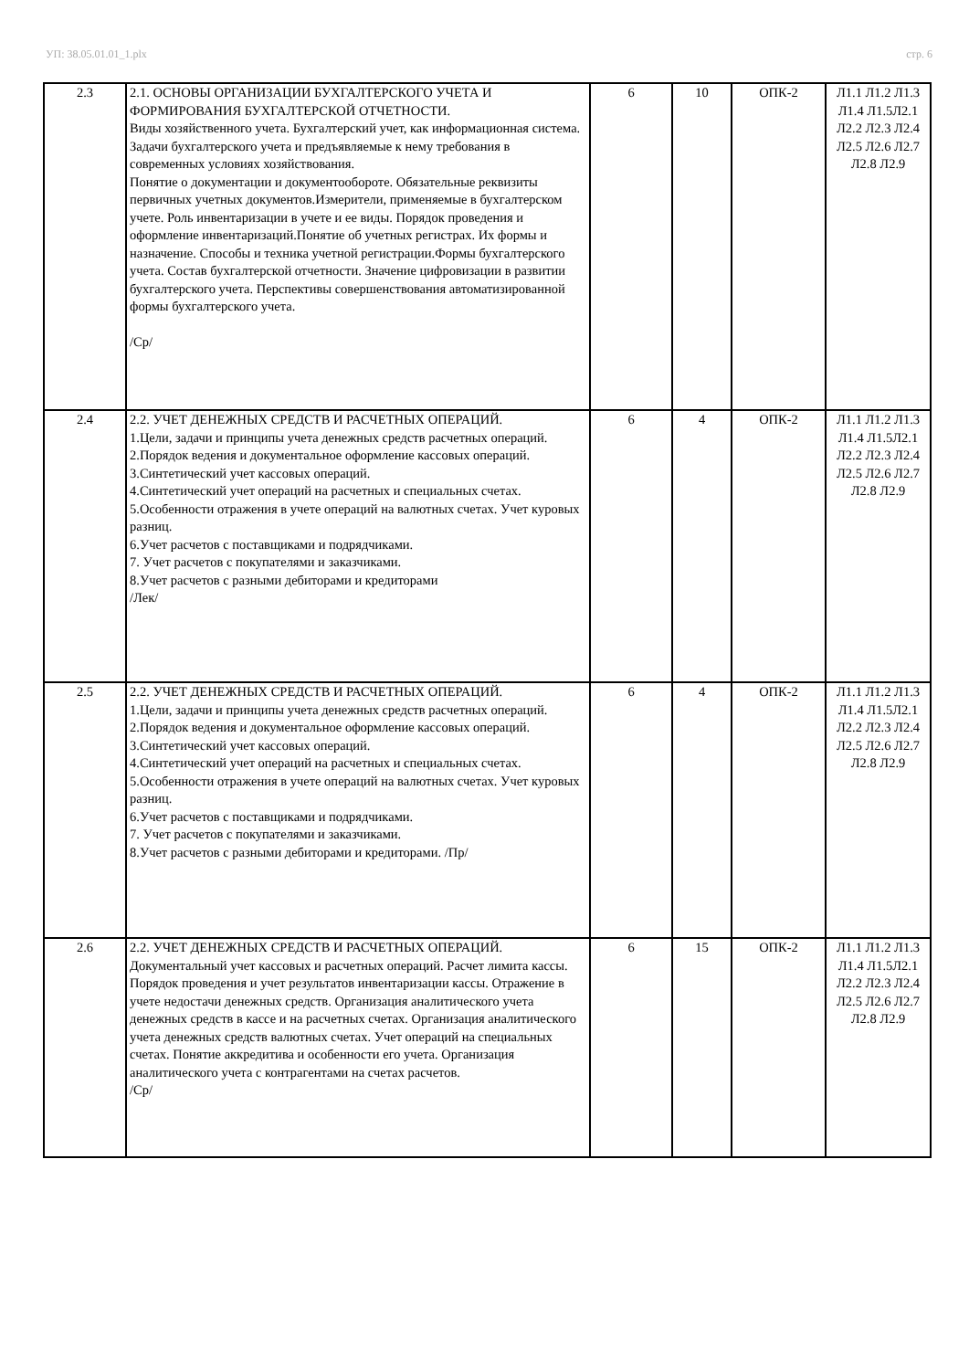УП: 38.05.01.01_1.plx стр. 6
| 2.3 | 2.1. ОСНОВЫ ОРГАНИЗАЦИИ БУХГАЛТЕРСКОГО УЧЕТА И ФОРМИРОВАНИЯ БУХГАЛТЕРСКОЙ ОТЧЕТНОСТИ. Виды хозяйственного учета. Бухгалтерский учет, как информационная система. Задачи бухгалтерского учета и предъявляемые к нему требования в современных условиях хозяйствования. Понятие о документации и документообороте. Обязательные реквизиты первичных учетных документов.Измерители, применяемые в бухгалтерском учете. Роль инвентаризации в учете и ее виды. Порядок проведения и оформление инвентаризаций.Понятие об учетных регистрах. Их формы и назначение. Способы и техника учетной регистрации.Формы бухгалтерского учета. Состав бухгалтерской отчетности. Значение цифровизации в развитии бухгалтерского учета. Перспективы совершенствования автоматизированной формы бухгалтерского учета. /Ср/ | 6 | 10 | ОПК-2 | Л1.1 Л1.2 Л1.3 Л1.4 Л1.5Л2.1 Л2.2 Л2.3 Л2.4 Л2.5 Л2.6 Л2.7 Л2.8 Л2.9 |
| 2.4 | 2.2. УЧЕТ ДЕНЕЖНЫХ СРЕДСТВ И РАСЧЕТНЫХ ОПЕРАЦИЙ. 1.Цели, задачи и принципы учета денежных средств расчетных операций. 2.Порядок ведения и документальное оформление кассовых операций. 3.Синтетический учет кассовых операций. 4.Синтетический учет операций на расчетных и специальных счетах. 5.Особенности отражения в учете операций на валютных счетах. Учет куровых разниц. 6.Учет расчетов с поставщиками и подрядчиками. 7. Учет расчетов с покупателями и заказчиками. 8.Учет расчетов с разными дебиторами и кредиторами /Лек/ | 6 | 4 | ОПК-2 | Л1.1 Л1.2 Л1.3 Л1.4 Л1.5Л2.1 Л2.2 Л2.3 Л2.4 Л2.5 Л2.6 Л2.7 Л2.8 Л2.9 |
| 2.5 | 2.2. УЧЕТ ДЕНЕЖНЫХ СРЕДСТВ И РАСЧЕТНЫХ ОПЕРАЦИЙ. 1.Цели, задачи и принципы учета денежных средств расчетных операций. 2.Порядок ведения и документальное оформление кассовых операций. 3.Синтетический учет кассовых операций. 4.Синтетический учет операций на расчетных и специальных счетах. 5.Особенности отражения в учете операций на валютных счетах. Учет куровых разниц. 6.Учет расчетов с поставщиками и подрядчиками. 7. Учет расчетов с покупателями и заказчиками. 8.Учет расчетов с разными дебиторами и кредиторами. /Пр/ | 6 | 4 | ОПК-2 | Л1.1 Л1.2 Л1.3 Л1.4 Л1.5Л2.1 Л2.2 Л2.3 Л2.4 Л2.5 Л2.6 Л2.7 Л2.8 Л2.9 |
| 2.6 | 2.2. УЧЕТ ДЕНЕЖНЫХ СРЕДСТВ И РАСЧЕТНЫХ ОПЕРАЦИЙ. Документальный учет кассовых и расчетных операций. Расчет лимита кассы. Порядок проведения и учет результатов инвентаризации кассы. Отражение в учете недостачи денежных средств. Организация аналитического учета денежных средств в кассе и на расчетных счетах. Организация аналитического учета денежных средств валютных счетах. Учет операций на специальных счетах. Понятие аккредитива и особенности его учета. Организация аналитического учета с контрагентами на счетах расчетов. /Ср/ | 6 | 15 | ОПК-2 | Л1.1 Л1.2 Л1.3 Л1.4 Л1.5Л2.1 Л2.2 Л2.3 Л2.4 Л2.5 Л2.6 Л2.7 Л2.8 Л2.9 |